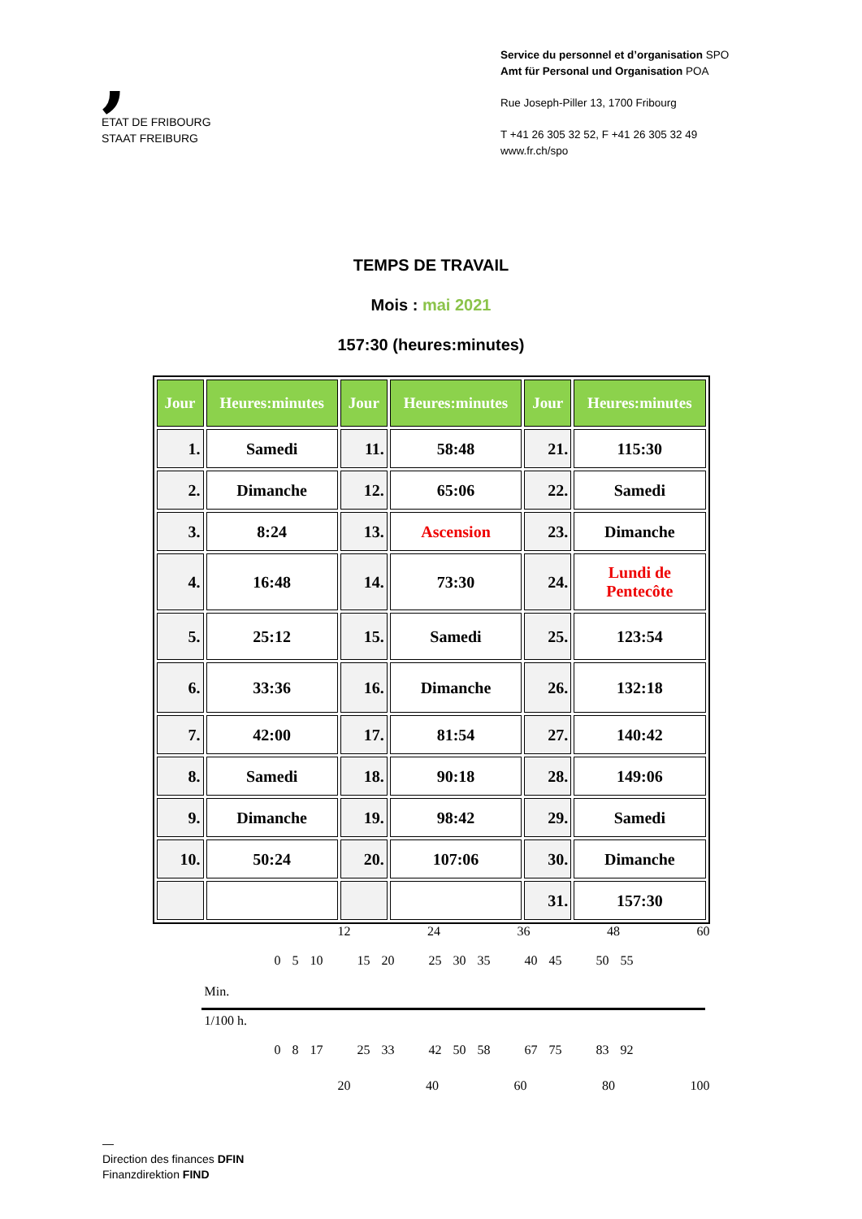,
ETAT DE FRIBOURG
STAAT FREIBURG
Service du personnel et d’organisation SPO
Amt für Personal und Organisation POA
Rue Joseph-Piller 13, 1700 Fribourg
T +41 26 305 32 52, F +41 26 305 32 49
www.fr.ch/spo
TEMPS DE TRAVAIL
Mois : mai 2021
157:30 (heures:minutes)
| Jour | Heures:minutes | Jour | Heures:minutes | Jour | Heures:minutes |
| --- | --- | --- | --- | --- | --- |
| 1. | Samedi | 11. | 58:48 | 21. | 115:30 |
| 2. | Dimanche | 12. | 65:06 | 22. | Samedi |
| 3. | 8:24 | 13. | Ascension | 23. | Dimanche |
| 4. | 16:48 | 14. | 73:30 | 24. | Lundi de Pentecôte |
| 5. | 25:12 | 15. | Samedi | 25. | 123:54 |
| 6. | 33:36 | 16. | Dimanche | 26. | 132:18 |
| 7. | 42:00 | 17. | 81:54 | 27. | 140:42 |
| 8. | Samedi | 18. | 90:18 | 28. | 149:06 |
| 9. | Dimanche | 19. | 98:42 | 29. | Samedi |
| 10. | 50:24 | 20. | 107:06 | 30. | Dimanche |
| | | | | 31. | 157:30 |
12 24 36 48 60
0 5 10 15 20 25 30 35 40 45 50 55
Min.
1/100 h.
0 8 17 25 33 42 50 58 67 75 83 92
20 40 60 80 100
—
Direction des finances DFIN
Finanzdirektion FIND